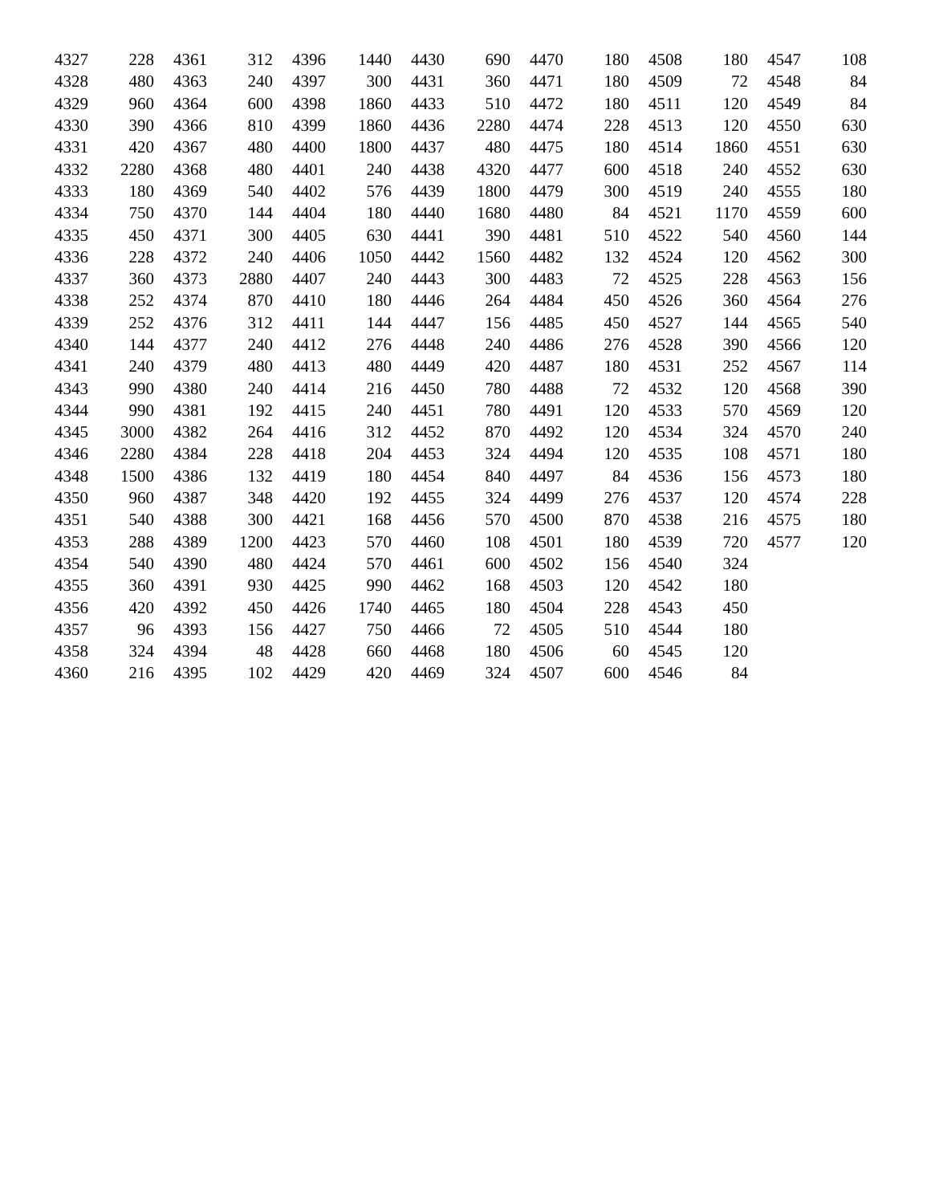| 4327 | 228 | 4361 | 312 | 4396 | 1440 | 4430 | 690 | 4470 | 180 | 4508 | 180 | 4547 | 108 |
| 4328 | 480 | 4363 | 240 | 4397 | 300 | 4431 | 360 | 4471 | 180 | 4509 | 72 | 4548 | 84 |
| 4329 | 960 | 4364 | 600 | 4398 | 1860 | 4433 | 510 | 4472 | 180 | 4511 | 120 | 4549 | 84 |
| 4330 | 390 | 4366 | 810 | 4399 | 1860 | 4436 | 2280 | 4474 | 228 | 4513 | 120 | 4550 | 630 |
| 4331 | 420 | 4367 | 480 | 4400 | 1800 | 4437 | 480 | 4475 | 180 | 4514 | 1860 | 4551 | 630 |
| 4332 | 2280 | 4368 | 480 | 4401 | 240 | 4438 | 4320 | 4477 | 600 | 4518 | 240 | 4552 | 630 |
| 4333 | 180 | 4369 | 540 | 4402 | 576 | 4439 | 1800 | 4479 | 300 | 4519 | 240 | 4555 | 180 |
| 4334 | 750 | 4370 | 144 | 4404 | 180 | 4440 | 1680 | 4480 | 84 | 4521 | 1170 | 4559 | 600 |
| 4335 | 450 | 4371 | 300 | 4405 | 630 | 4441 | 390 | 4481 | 510 | 4522 | 540 | 4560 | 144 |
| 4336 | 228 | 4372 | 240 | 4406 | 1050 | 4442 | 1560 | 4482 | 132 | 4524 | 120 | 4562 | 300 |
| 4337 | 360 | 4373 | 2880 | 4407 | 240 | 4443 | 300 | 4483 | 72 | 4525 | 228 | 4563 | 156 |
| 4338 | 252 | 4374 | 870 | 4410 | 180 | 4446 | 264 | 4484 | 450 | 4526 | 360 | 4564 | 276 |
| 4339 | 252 | 4376 | 312 | 4411 | 144 | 4447 | 156 | 4485 | 450 | 4527 | 144 | 4565 | 540 |
| 4340 | 144 | 4377 | 240 | 4412 | 276 | 4448 | 240 | 4486 | 276 | 4528 | 390 | 4566 | 120 |
| 4341 | 240 | 4379 | 480 | 4413 | 480 | 4449 | 420 | 4487 | 180 | 4531 | 252 | 4567 | 114 |
| 4343 | 990 | 4380 | 240 | 4414 | 216 | 4450 | 780 | 4488 | 72 | 4532 | 120 | 4568 | 390 |
| 4344 | 990 | 4381 | 192 | 4415 | 240 | 4451 | 780 | 4491 | 120 | 4533 | 570 | 4569 | 120 |
| 4345 | 3000 | 4382 | 264 | 4416 | 312 | 4452 | 870 | 4492 | 120 | 4534 | 324 | 4570 | 240 |
| 4346 | 2280 | 4384 | 228 | 4418 | 204 | 4453 | 324 | 4494 | 120 | 4535 | 108 | 4571 | 180 |
| 4348 | 1500 | 4386 | 132 | 4419 | 180 | 4454 | 840 | 4497 | 84 | 4536 | 156 | 4573 | 180 |
| 4350 | 960 | 4387 | 348 | 4420 | 192 | 4455 | 324 | 4499 | 276 | 4537 | 120 | 4574 | 228 |
| 4351 | 540 | 4388 | 300 | 4421 | 168 | 4456 | 570 | 4500 | 870 | 4538 | 216 | 4575 | 180 |
| 4353 | 288 | 4389 | 1200 | 4423 | 570 | 4460 | 108 | 4501 | 180 | 4539 | 720 | 4577 | 120 |
| 4354 | 540 | 4390 | 480 | 4424 | 570 | 4461 | 600 | 4502 | 156 | 4540 | 324 | | |
| 4355 | 360 | 4391 | 930 | 4425 | 990 | 4462 | 168 | 4503 | 120 | 4542 | 180 | | |
| 4356 | 420 | 4392 | 450 | 4426 | 1740 | 4465 | 180 | 4504 | 228 | 4543 | 450 | | |
| 4357 | 96 | 4393 | 156 | 4427 | 750 | 4466 | 72 | 4505 | 510 | 4544 | 180 | | |
| 4358 | 324 | 4394 | 48 | 4428 | 660 | 4468 | 180 | 4506 | 60 | 4545 | 120 | | |
| 4360 | 216 | 4395 | 102 | 4429 | 420 | 4469 | 324 | 4507 | 600 | 4546 | 84 | | |